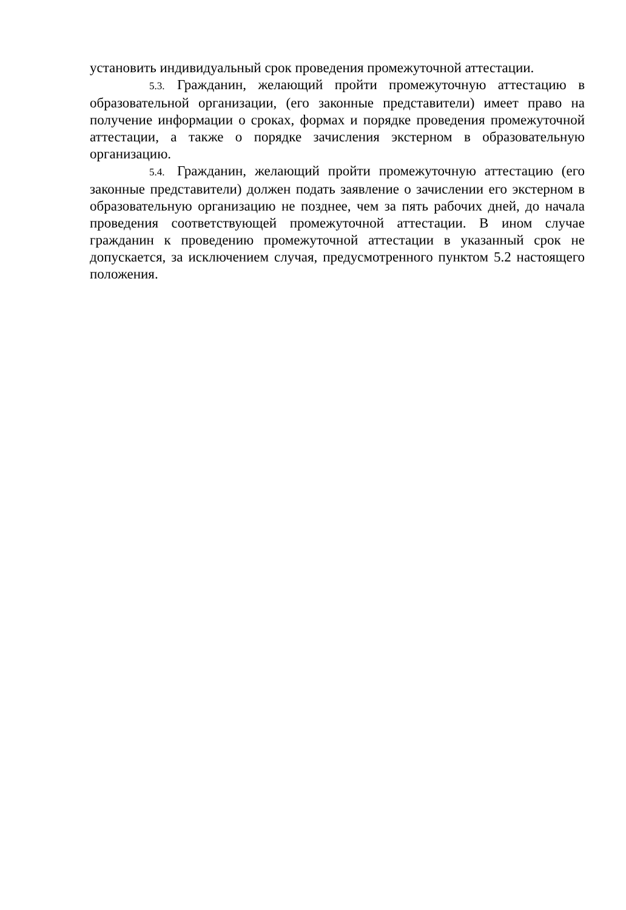установить индивидуальный срок проведения промежуточной аттестации.
5.3. Гражданин, желающий пройти промежуточную аттестацию в образовательной организации, (его законные представители) имеет право на получение информации о сроках, формах и порядке проведения промежуточной аттестации, а также о порядке зачисления экстерном в образовательную организацию.
5.4. Гражданин, желающий пройти промежуточную аттестацию (его законные представители) должен подать заявление о зачислении его экстерном в образовательную организацию не позднее, чем за пять рабочих дней, до начала проведения соответствующей промежуточной аттестации. В ином случае гражданин к проведению промежуточной аттестации в указанный срок не допускается, за исключением случая, предусмотренного пунктом 5.2 настоящего положения.